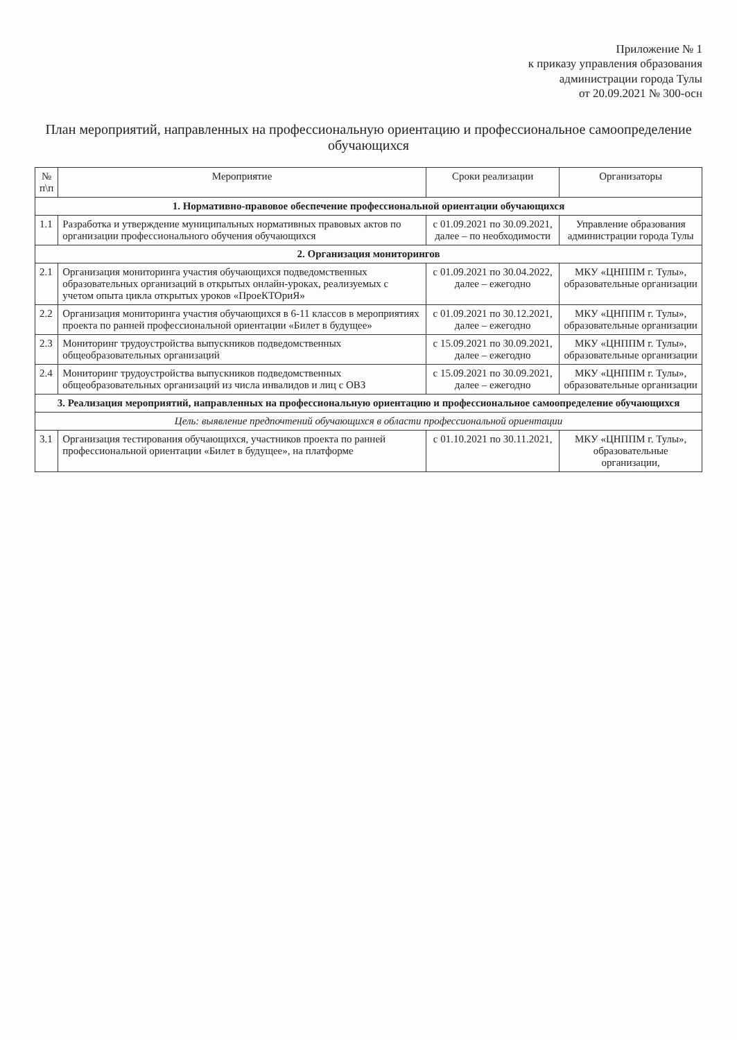Приложение № 1
к приказу управления образования
администрации города Тулы
от 20.09.2021 № 300-осн
План мероприятий, направленных на профессиональную ориентацию и профессиональное самоопределение обучающихся
| № п\п | Мероприятие | Сроки реализации | Организаторы |
| --- | --- | --- | --- |
| 1. Нормативно-правовое обеспечение профессиональной ориентации обучающихся | | | |
| 1.1 | Разработка и утверждение муниципальных нормативных правовых актов по организации профессионального обучения обучающихся | с 01.09.2021 по 30.09.2021, далее – по необходимости | Управление образования администрации города Тулы |
| 2. Организация мониторингов | | | |
| 2.1 | Организация мониторинга участия обучающихся подведомственных образовательных организаций в открытых онлайн-уроках, реализуемых с учетом опыта цикла открытых уроков «ПроеКТОриЯ» | с 01.09.2021 по 30.04.2022, далее – ежегодно | МКУ «ЦНППМ г. Тулы», образовательные организации |
| 2.2 | Организация мониторинга участия обучающихся в 6-11 классов в мероприятиях проекта по ранней профессиональной ориентации «Билет в будущее» | с 01.09.2021 по 30.12.2021, далее – ежегодно | МКУ «ЦНППМ г. Тулы», образовательные организации |
| 2.3 | Мониторинг трудоустройства выпускников подведомственных общеобразовательных организаций | с 15.09.2021 по 30.09.2021, далее – ежегодно | МКУ «ЦНППМ г. Тулы», образовательные организации |
| 2.4 | Мониторинг трудоустройства выпускников подведомственных общеобразовательных организаций из числа инвалидов и лиц с ОВЗ | с 15.09.2021 по 30.09.2021, далее – ежегодно | МКУ «ЦНППМ г. Тулы», образовательные организации |
| 3. Реализация мероприятий, направленных на профессиональную ориентацию и профессиональное самоопределение обучающихся | | | |
| Цель: выявление предпочтений обучающихся в области профессиональной ориентации | | | |
| 3.1 | Организация тестирования обучающихся, участников проекта по ранней профессиональной ориентации «Билет в будущее», на платформе | с 01.10.2021 по 30.11.2021, | МКУ «ЦНППМ г. Тулы», образовательные организации, |